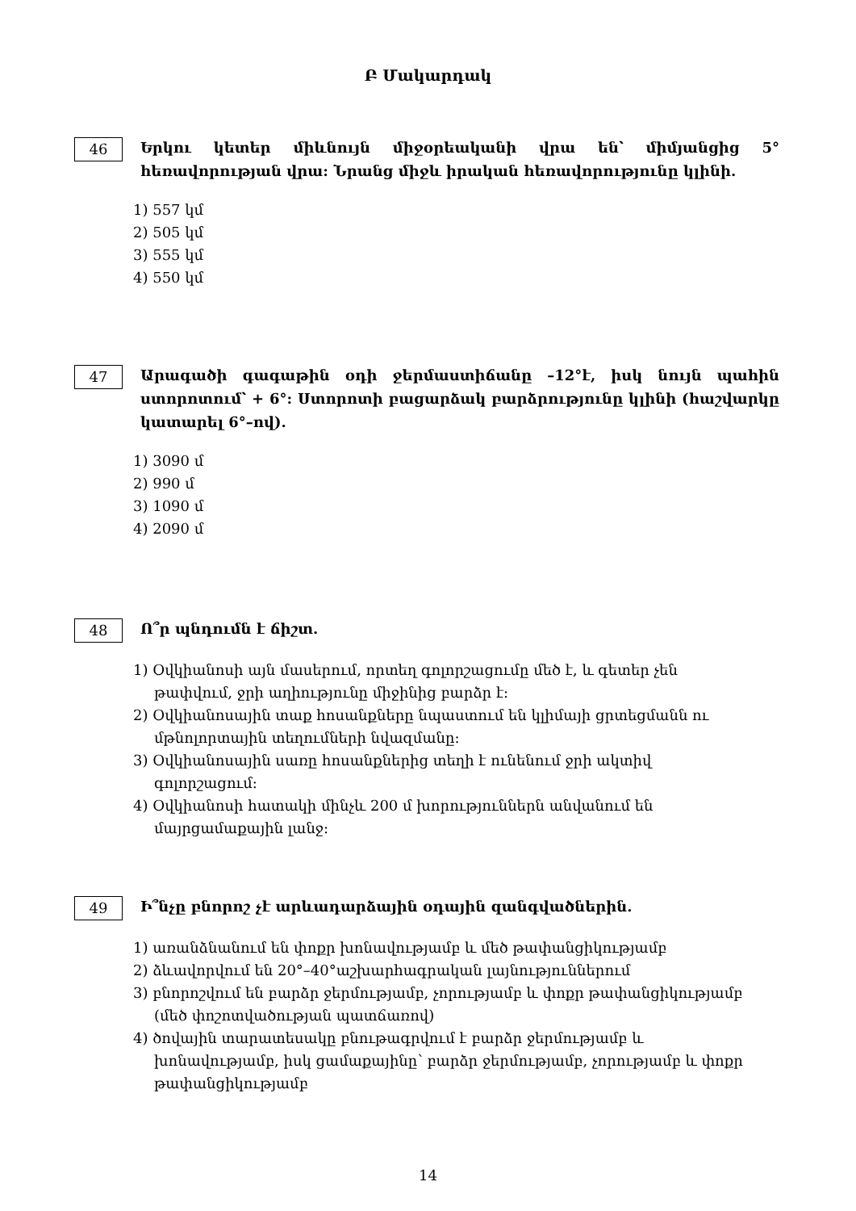Բ Մակարդակ
46
Երկու կետեր միևնույն միջօրեականի վրա են՝ միմյանցից 5° հեռավորության վրա: Նրանց միջև իրական հեռավորությունը կլինի.
1) 557 կմ
2) 505 կմ
3) 555 կմ
4) 550 կմ
47
Արագածի գագաթին օդի ջերմաստիճանը –12°է, իսկ նույն պահին ստորոտում՝ + 6°: Ստորոտի բացարձակ բարձրությունը կլինի (հաշվարկը կատարել 6°–ով).
1) 3090 մ
2) 990 մ
3) 1090 մ
4) 2090 մ
48
Ո՞ր պնդումն է ճիշտ.
1) Օվկիանոսի այն մասերում, որտեղ գոլորշացումը մեծ է, և գետեր չեն թափվում, ջրի աղիությունը միջինից բարձր է:
2) Օվկիանոսային տաք հոսանքները նպաստում են կլիմայի ցրտեցմանն ու մթնոլորտային տեղումների նվազմանը:
3) Օվկիանոսային սառը հոսանքներից տեղի է ունենում ջրի ակտիվ գոլորշացում:
4) Օվկիանոսի հատակի մինչև 200 մ խորություններն անվանում են մայրցամաքային լանջ:
49
Ի՞նչը բնորոշ չէ արևադարձային օդային զանգվածներին.
1) առանձնանում են փոքր խոնավությամբ և մեծ թափանցիկությամբ
2) ձևավորվում են 20°–40°աշխարհագրական լայնություններում
3) բնորոշվում են բարձր ջերմությամբ, չորությամբ և փոքր թափանցիկությամբ (մեծ փոշոտվածության պատճառով)
4) ծովային տարատեսակը բնութագրվում է բարձր ջերմությամբ և խոնավությամբ, իսկ ցամաքայինը՝ բարձր ջերմությամբ, չորությամբ և փոքր թափանցիկությամբ
14